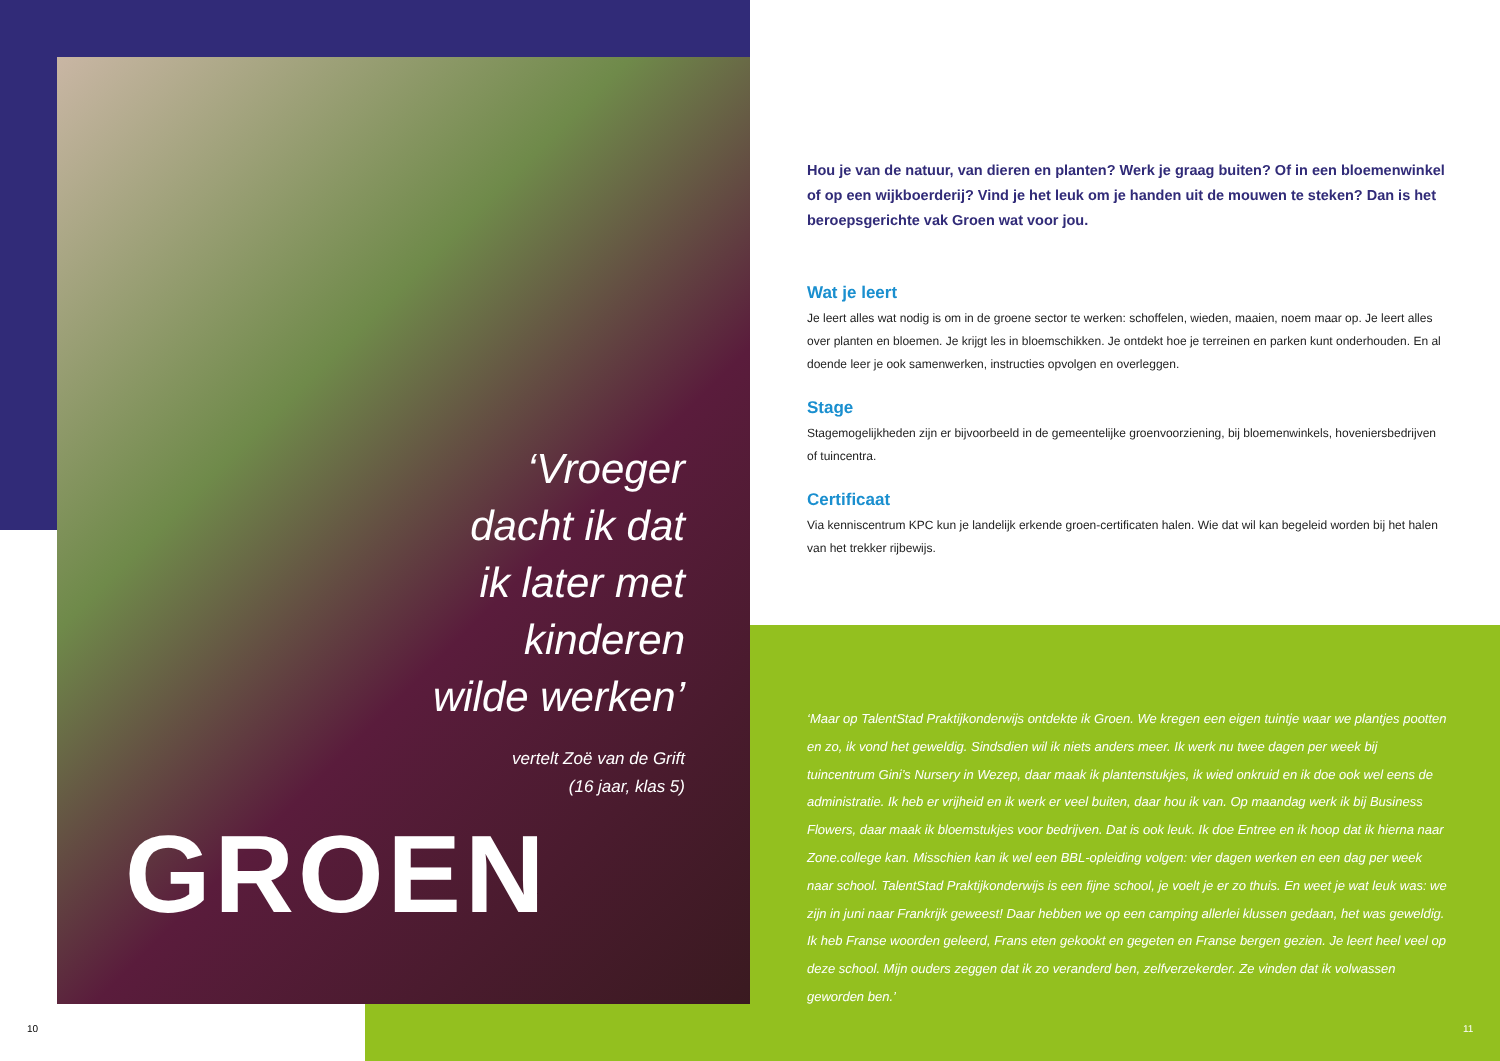‘Vroeger dacht ik dat ik later met kinderen wilde werken’
vertelt Zoë van de Grift
(16 jaar, klas 5)
GROEN
Hou je van de natuur, van dieren en planten? Werk je graag buiten? Of in een bloemenwinkel of op een wijkboerderij? Vind je het leuk om je handen uit de mouwen te steken? Dan is het beroepsgerichte vak Groen wat voor jou.
Wat je leert
Je leert alles wat nodig is om in de groene sector te werken: schoffelen, wieden, maaien, noem maar op. Je leert alles over planten en bloemen. Je krijgt les in bloemschikken. Je ontdekt hoe je terreinen en parken kunt onderhouden. En al doende leer je ook samenwerken, instructies opvolgen en overleggen.
Stage
Stagemogelijkheden zijn er bijvoorbeeld in de gemeentelijke groenvoorziening, bij bloemenwinkels, hoveniersbedrijven of tuincentra.
Certificaat
Via kenniscentrum KPC kun je landelijk erkende groen-certificaten halen. Wie dat wil kan begeleid worden bij het halen van het trekker rijbewijs.
‘Maar op TalentStad Praktijkonderwijs ontdekte ik Groen. We kregen een eigen tuintje waar we plantjes pootten en zo, ik vond het geweldig. Sindsdien wil ik niets anders meer. Ik werk nu twee dagen per week bij tuincentrum Gini’s Nursery in Wezep, daar maak ik plantenstukjes, ik wied onkruid en ik doe ook wel eens de administratie. Ik heb er vrijheid en ik werk er veel buiten, daar hou ik van. Op maandag werk ik bij Business Flowers, daar maak ik bloemstukjes voor bedrijven. Dat is ook leuk. Ik doe Entree en ik hoop dat ik hierna naar Zone.college kan. Misschien kan ik wel een BBL-opleiding volgen: vier dagen werken en een dag per week naar school. TalentStad Praktijkonderwijs is een fijne school, je voelt je er zo thuis. En weet je wat leuk was: we zijn in juni naar Frankrijk geweest! Daar hebben we op een camping allerlei klussen gedaan, het was geweldig. Ik heb Franse woorden geleerd, Frans eten gekookt en gegeten en Franse bergen gezien. Je leert heel veel op deze school. Mijn ouders zeggen dat ik zo veranderd ben, zelfverzekerder. Ze vinden dat ik volwassen geworden ben.’
10 11